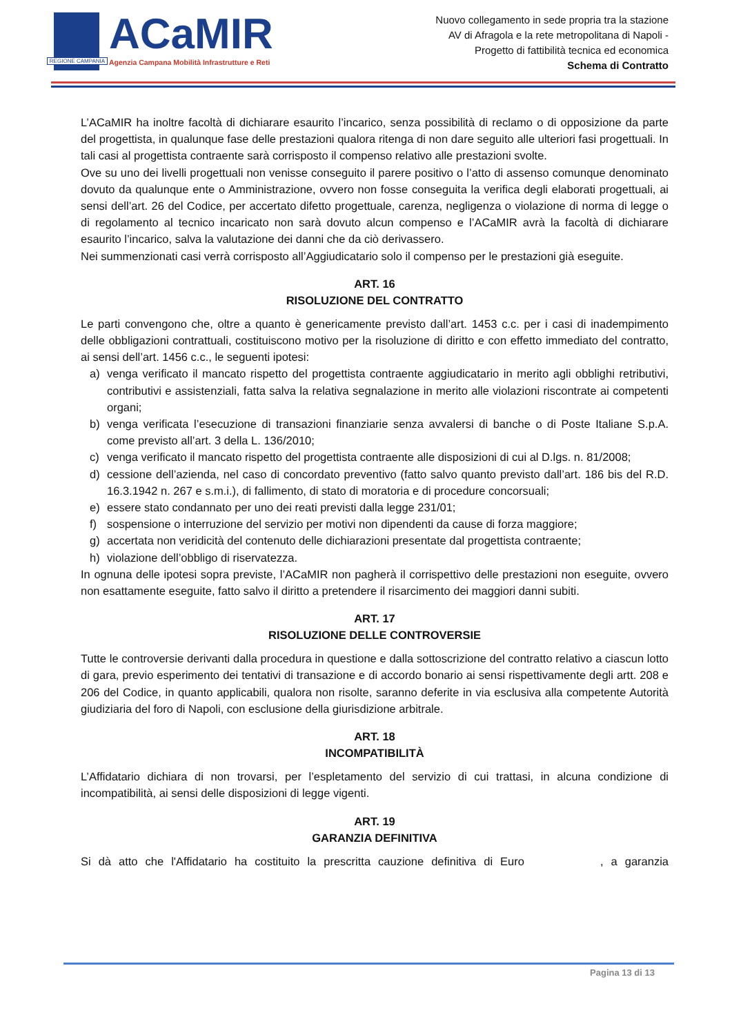REGIONE CAMPANIA
ACaMIR
Agenzia Campana Mobilità Infrastrutture e Reti
Nuovo collegamento in sede propria tra la stazione
AV di Afragola e la rete metropolitana di Napoli -
Progetto di fattibilità tecnica ed economica
Schema di Contratto
L’ACaMIR ha inoltre facoltà di dichiarare esaurito l’incarico, senza possibilità di reclamo o di opposizione da parte del progettista, in qualunque fase delle prestazioni qualora ritenga di non dare seguito alle ulteriori fasi progettuali. In tali casi al progettista contraente sarà corrisposto il compenso relativo alle prestazioni svolte.
Ove su uno dei livelli progettuali non venisse conseguito il parere positivo o l’atto di assenso comunque denominato dovuto da qualunque ente o Amministrazione, ovvero non fosse conseguita la verifica degli elaborati progettuali, ai sensi dell’art. 26 del Codice, per accertato difetto progettuale, carenza, negligenza o violazione di norma di legge o di regolamento al tecnico incaricato non sarà dovuto alcun compenso e l’ACaMIR avrà la facoltà di dichiarare esaurito l’incarico, salva la valutazione dei danni che da ciò derivassero.
Nei summenzionati casi verrà corrisposto all’Aggiudicatario solo il compenso per le prestazioni già eseguite.
ART. 16
RISOLUZIONE DEL CONTRATTO
Le parti convengono che, oltre a quanto è genericamente previsto dall’art. 1453 c.c. per i casi di inadempimento delle obbligazioni contrattuali, costituiscono motivo per la risoluzione di diritto e con effetto immediato del contratto, ai sensi dell’art. 1456 c.c., le seguenti ipotesi:
a) venga verificato il mancato rispetto del progettista contraente aggiudicatario in merito agli obblighi retributivi, contributivi e assistenziali, fatta salva la relativa segnalazione in merito alle violazioni riscontrate ai competenti organi;
b) venga verificata l’esecuzione di transazioni finanziarie senza avvalersi di banche o di Poste Italiane S.p.A. come previsto all’art. 3 della L. 136/2010;
c) venga verificato il mancato rispetto del progettista contraente alle disposizioni di cui al D.lgs. n. 81/2008;
d) cessione dell’azienda, nel caso di concordato preventivo (fatto salvo quanto previsto dall’art. 186 bis del R.D. 16.3.1942 n. 267 e s.m.i.), di fallimento, di stato di moratoria e di procedure concorsuali;
e) essere stato condannato per uno dei reati previsti dalla legge 231/01;
f) sospensione o interruzione del servizio per motivi non dipendenti da cause di forza maggiore;
g) accertata non veridicità del contenuto delle dichiarazioni presentate dal progettista contraente;
h) violazione dell’obbligo di riservatezza.
In ognuna delle ipotesi sopra previste, l’ACaMIR non pagherà il corrispettivo delle prestazioni non eseguite, ovvero non esattamente eseguite, fatto salvo il diritto a pretendere il risarcimento dei maggiori danni subiti.
ART. 17
RISOLUZIONE DELLE CONTROVERSIE
Tutte le controversie derivanti dalla procedura in questione e dalla sottoscrizione del contratto relativo a ciascun lotto di gara, previo esperimento dei tentativi di transazione e di accordo bonario ai sensi rispettivamente degli artt. 208 e 206 del Codice, in quanto applicabili, qualora non risolte, saranno deferite in via esclusiva alla competente Autorità giudiziaria del foro di Napoli, con esclusione della giurisdizione arbitrale.
ART. 18
INCOMPATIBILITÀ
L’Affidatario dichiara di non trovarsi, per l’espletamento del servizio di cui trattasi, in alcuna condizione di incompatibilità, ai sensi delle disposizioni di legge vigenti.
ART. 19
GARANZIA DEFINITIVA
Si dà atto che l'Affidatario ha costituito la prescritta cauzione definitiva di Euro , a garanzia
Pagina 13 di 13